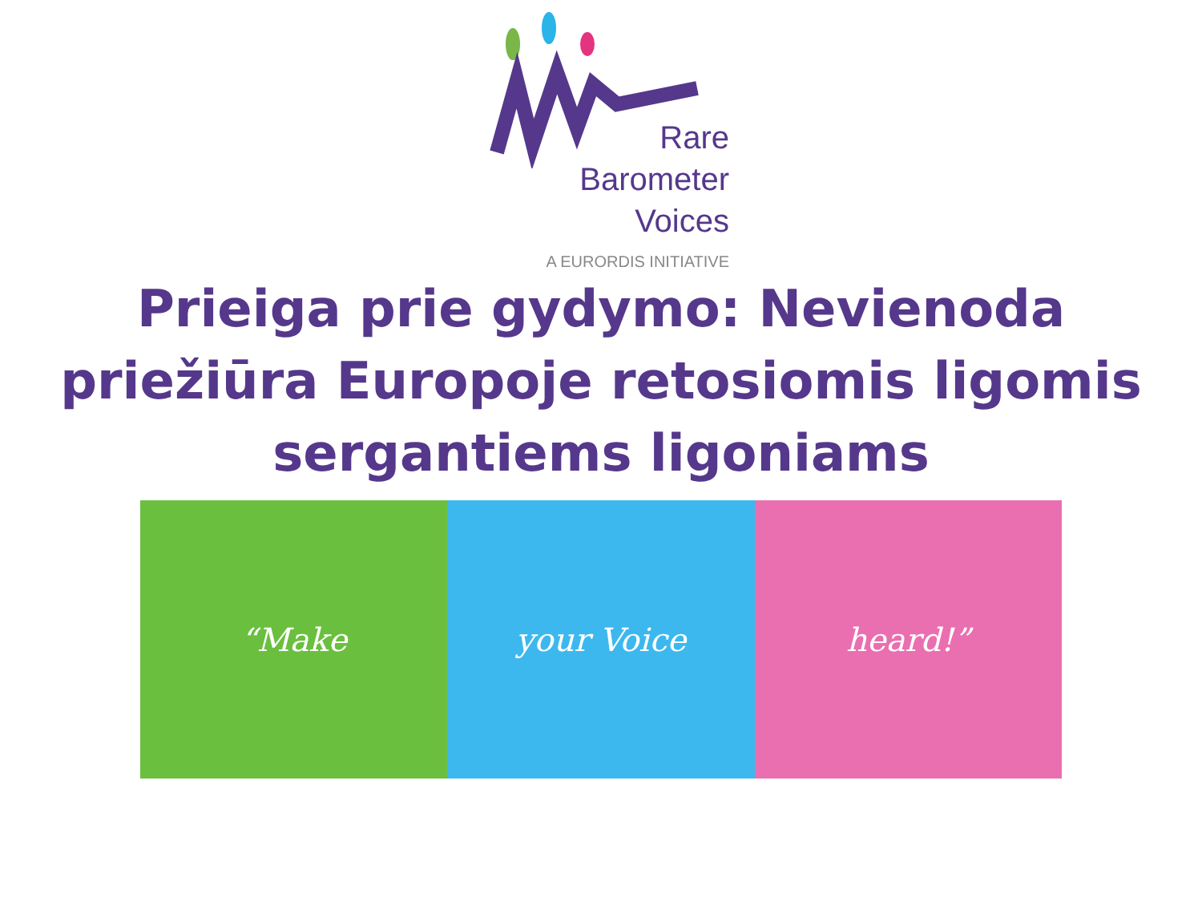Rare
Barometer
Voices
A EURORDIS INITIATIVE
Prieiga prie gydymo: Nevienoda priežiūra Europoje retosiomis ligomis sergantiems ligoniams
“Make your Voice heard!”